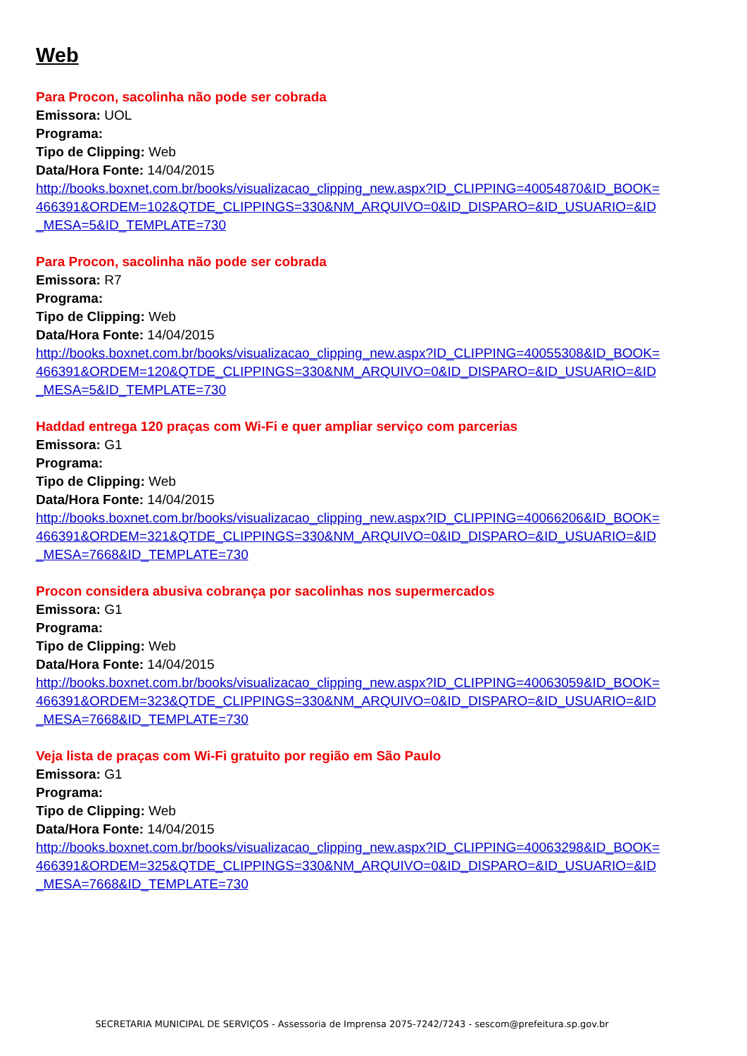Web
Para Procon, sacolinha não pode ser cobrada
Emissora: UOL
Programa:
Tipo de Clipping: Web
Data/Hora Fonte: 14/04/2015
http://books.boxnet.com.br/books/visualizacao_clipping_new.aspx?ID_CLIPPING=40054870&ID_BOOK=466391&ORDEM=102&QTDE_CLIPPINGS=330&NM_ARQUIVO=0&ID_DISPARO=&ID_USUARIO=&ID_MESA=5&ID_TEMPLATE=730
Para Procon, sacolinha não pode ser cobrada
Emissora: R7
Programa:
Tipo de Clipping: Web
Data/Hora Fonte: 14/04/2015
http://books.boxnet.com.br/books/visualizacao_clipping_new.aspx?ID_CLIPPING=40055308&ID_BOOK=466391&ORDEM=120&QTDE_CLIPPINGS=330&NM_ARQUIVO=0&ID_DISPARO=&ID_USUARIO=&ID_MESA=5&ID_TEMPLATE=730
Haddad entrega 120 praças com Wi-Fi e quer ampliar serviço com parcerias
Emissora: G1
Programa:
Tipo de Clipping: Web
Data/Hora Fonte: 14/04/2015
http://books.boxnet.com.br/books/visualizacao_clipping_new.aspx?ID_CLIPPING=40066206&ID_BOOK=466391&ORDEM=321&QTDE_CLIPPINGS=330&NM_ARQUIVO=0&ID_DISPARO=&ID_USUARIO=&ID_MESA=7668&ID_TEMPLATE=730
Procon considera abusiva cobrança por sacolinhas nos supermercados
Emissora: G1
Programa:
Tipo de Clipping: Web
Data/Hora Fonte: 14/04/2015
http://books.boxnet.com.br/books/visualizacao_clipping_new.aspx?ID_CLIPPING=40063059&ID_BOOK=466391&ORDEM=323&QTDE_CLIPPINGS=330&NM_ARQUIVO=0&ID_DISPARO=&ID_USUARIO=&ID_MESA=7668&ID_TEMPLATE=730
Veja lista de praças com Wi-Fi gratuito por região em São Paulo
Emissora: G1
Programa:
Tipo de Clipping: Web
Data/Hora Fonte: 14/04/2015
http://books.boxnet.com.br/books/visualizacao_clipping_new.aspx?ID_CLIPPING=40063298&ID_BOOK=466391&ORDEM=325&QTDE_CLIPPINGS=330&NM_ARQUIVO=0&ID_DISPARO=&ID_USUARIO=&ID_MESA=7668&ID_TEMPLATE=730
SECRETARIA MUNICIPAL DE SERVIÇOS - Assessoria de Imprensa 2075-7242/7243 - sescom@prefeitura.sp.gov.br